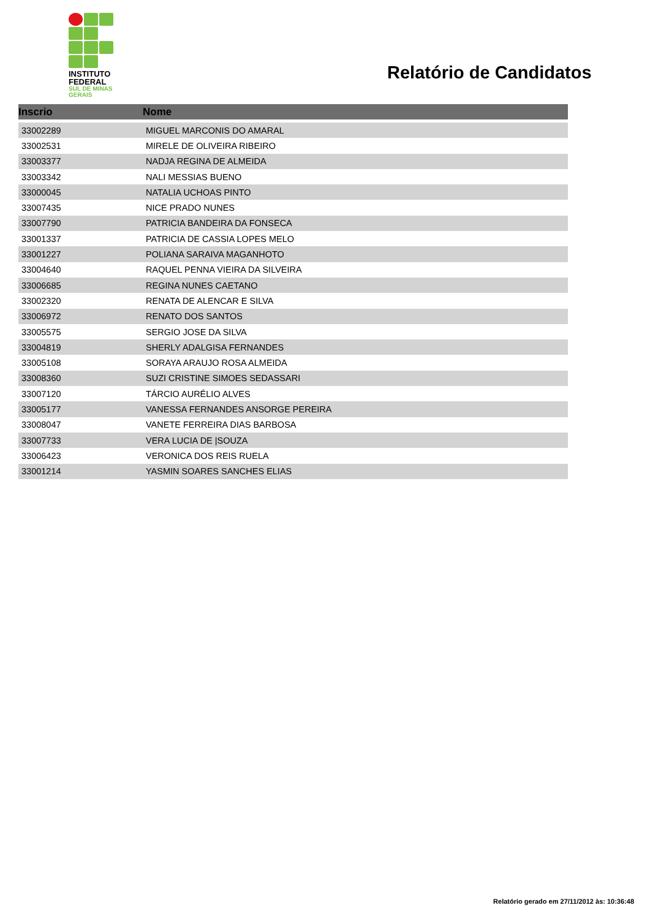INSTITUTO
FEDERAL
SUL DE MINAS
GERAIS
Relatório de Candidatos
| Inscrio | Nome |
| --- | --- |
| 33002289 | MIGUEL MARCONIS DO AMARAL |
| 33002531 | MIRELE DE OLIVEIRA RIBEIRO |
| 33003377 | NADJA REGINA DE ALMEIDA |
| 33003342 | NALI MESSIAS BUENO |
| 33000045 | NATALIA UCHOAS PINTO |
| 33007435 | NICE PRADO NUNES |
| 33007790 | PATRICIA BANDEIRA DA FONSECA |
| 33001337 | PATRICIA DE CASSIA LOPES MELO |
| 33001227 | POLIANA SARAIVA MAGANHOTO |
| 33004640 | RAQUEL PENNA VIEIRA DA SILVEIRA |
| 33006685 | REGINA NUNES CAETANO |
| 33002320 | RENATA DE ALENCAR E SILVA |
| 33006972 | RENATO DOS SANTOS |
| 33005575 | SERGIO JOSE DA SILVA |
| 33004819 | SHERLY ADALGISA FERNANDES |
| 33005108 | SORAYA ARAUJO ROSA ALMEIDA |
| 33008360 | SUZI CRISTINE SIMOES SEDASSARI |
| 33007120 | TÁRCIO AURÉLIO ALVES |
| 33005177 | VANESSA FERNANDES ANSORGE PEREIRA |
| 33008047 | VANETE FERREIRA DIAS BARBOSA |
| 33007733 | VERA LUCIA DE /SOUZA |
| 33006423 | VERONICA DOS REIS RUELA |
| 33001214 | YASMIN SOARES SANCHES ELIAS |
Relatório gerado em 27/11/2012 às: 10:36:48